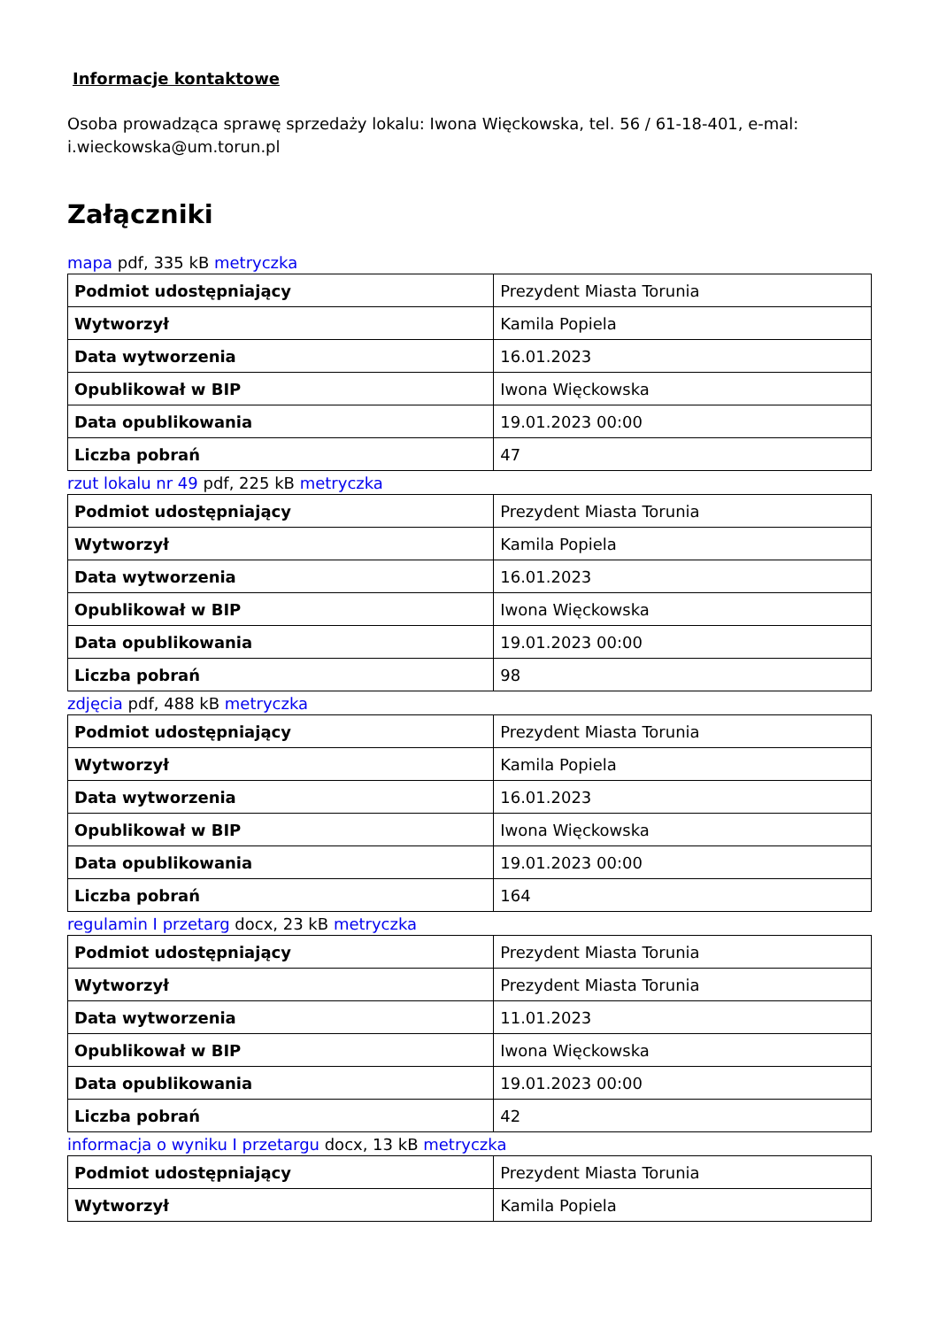Informacje kontaktowe
Osoba prowadząca sprawę sprzedaży lokalu: Iwona Więckowska, tel. 56 / 61-18-401, e-mal: i.wieckowska@um.torun.pl
Załączniki
mapa pdf, 335 kB metryczka
| Podmiot udostępniający | Prezydent Miasta Torunia |
| Wytworzył | Kamila Popiela |
| Data wytworzenia | 16.01.2023 |
| Opublikował w BIP | Iwona Więckowska |
| Data opublikowania | 19.01.2023 00:00 |
| Liczba pobrań | 47 |
rzut lokalu nr 49 pdf, 225 kB metryczka
| Podmiot udostępniający | Prezydent Miasta Torunia |
| Wytworzył | Kamila Popiela |
| Data wytworzenia | 16.01.2023 |
| Opublikował w BIP | Iwona Więckowska |
| Data opublikowania | 19.01.2023 00:00 |
| Liczba pobrań | 98 |
zdjęcia pdf, 488 kB metryczka
| Podmiot udostępniający | Prezydent Miasta Torunia |
| Wytworzył | Kamila Popiela |
| Data wytworzenia | 16.01.2023 |
| Opublikował w BIP | Iwona Więckowska |
| Data opublikowania | 19.01.2023 00:00 |
| Liczba pobrań | 164 |
regulamin I przetarg docx, 23 kB metryczka
| Podmiot udostępniający | Prezydent Miasta Torunia |
| Wytworzył | Prezydent Miasta Torunia |
| Data wytworzenia | 11.01.2023 |
| Opublikował w BIP | Iwona Więckowska |
| Data opublikowania | 19.01.2023 00:00 |
| Liczba pobrań | 42 |
informacja o wyniku I przetargu docx, 13 kB metryczka
| Podmiot udostępniający | Prezydent Miasta Torunia |
| Wytworzył | Kamila Popiela |